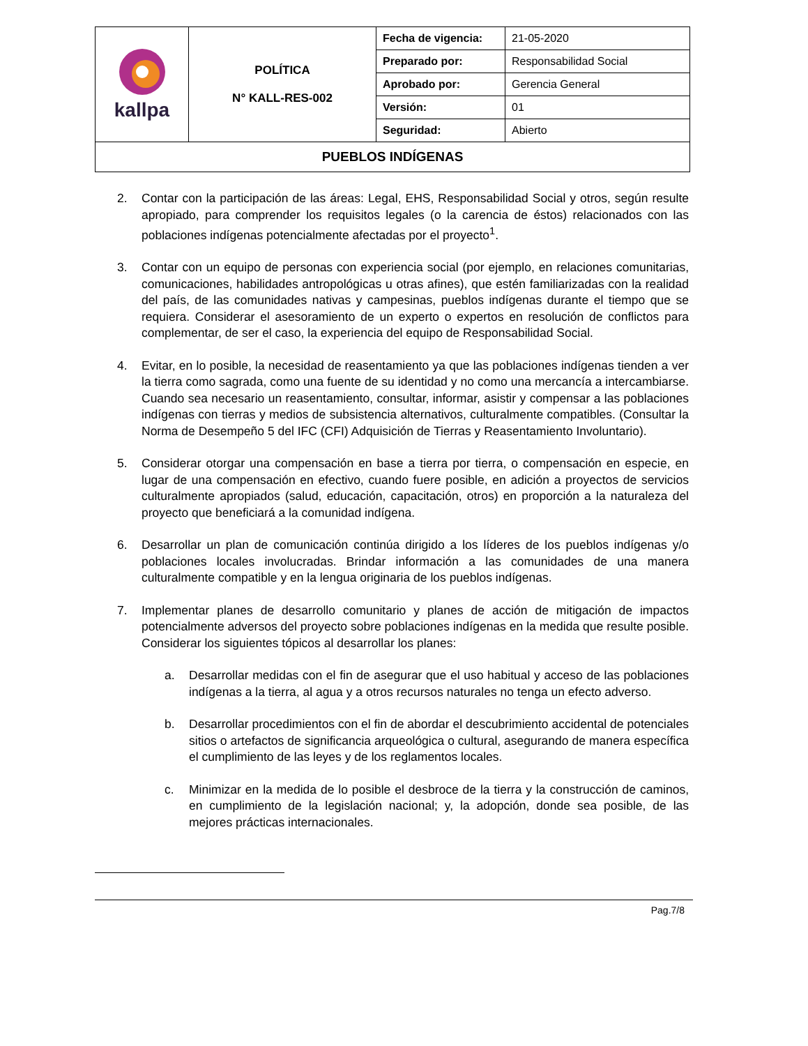| kallpa | POLÍTICA N° KALL-RES-002 | Fecha de vigencia: | 21-05-2020 |
| | | Preparado por: | Responsabilidad Social |
| | | Aprobado por: | Gerencia General |
| | | Versión: | 01 |
| | | Seguridad: | Abierto |
| PUEBLOS INDÍGENAS | | | |
2. Contar con la participación de las áreas: Legal, EHS, Responsabilidad Social y otros, según resulte apropiado, para comprender los requisitos legales (o la carencia de éstos) relacionados con las poblaciones indígenas potencialmente afectadas por el proyecto<sup>1</sup>.
3. Contar con un equipo de personas con experiencia social (por ejemplo, en relaciones comunitarias, comunicaciones, habilidades antropológicas u otras afines), que estén familiarizadas con la realidad del país, de las comunidades nativas y campesinas, pueblos indígenas durante el tiempo que se requiera. Considerar el asesoramiento de un experto o expertos en resolución de conflictos para complementar, de ser el caso, la experiencia del equipo de Responsabilidad Social.
4. Evitar, en lo posible, la necesidad de reasentamiento ya que las poblaciones indígenas tienden a ver la tierra como sagrada, como una fuente de su identidad y no como una mercancía a intercambiarse. Cuando sea necesario un reasentamiento, consultar, informar, asistir y compensar a las poblaciones indígenas con tierras y medios de subsistencia alternativos, culturalmente compatibles. (Consultar la Norma de Desempeño 5 del IFC (CFI) Adquisición de Tierras y Reasentamiento Involuntario).
5. Considerar otorgar una compensación en base a tierra por tierra, o compensación en especie, en lugar de una compensación en efectivo, cuando fuere posible, en adición a proyectos de servicios culturalmente apropiados (salud, educación, capacitación, otros) en proporción a la naturaleza del proyecto que beneficiará a la comunidad indígena.
6. Desarrollar un plan de comunicación continúa dirigido a los líderes de los pueblos indígenas y/o poblaciones locales involucradas. Brindar información a las comunidades de una manera culturalmente compatible y en la lengua originaria de los pueblos indígenas.
7. Implementar planes de desarrollo comunitario y planes de acción de mitigación de impactos potencialmente adversos del proyecto sobre poblaciones indígenas en la medida que resulte posible. Considerar los siguientes tópicos al desarrollar los planes:
a. Desarrollar medidas con el fin de asegurar que el uso habitual y acceso de las poblaciones indígenas a la tierra, al agua y a otros recursos naturales no tenga un efecto adverso.
b. Desarrollar procedimientos con el fin de abordar el descubrimiento accidental de potenciales sitios o artefactos de significancia arqueológica o cultural, asegurando de manera específica el cumplimiento de las leyes y de los reglamentos locales.
c. Minimizar en la medida de lo posible el desbroce de la tierra y la construcción de caminos, en cumplimiento de la legislación nacional; y, la adopción, donde sea posible, de las mejores prácticas internacionales.
Pag.7/8